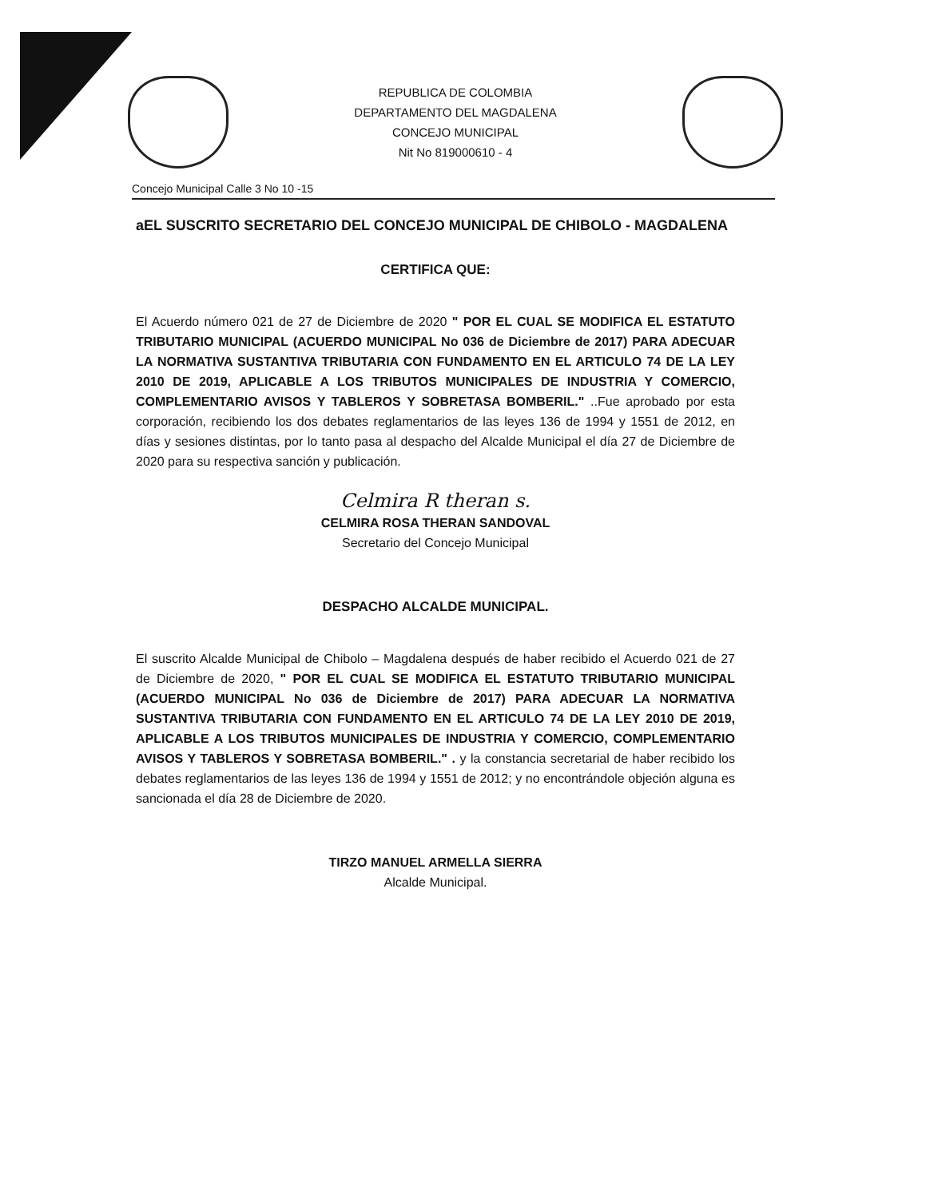REPUBLICA DE COLOMBIA
DEPARTAMENTO DEL MAGDALENA
CONCEJO MUNICIPAL
Nit No 819000610 - 4
Concejo Municipal Calle 3 No 10 -15
aEL SUSCRITO SECRETARIO DEL CONCEJO MUNICIPAL DE CHIBOLO - MAGDALENA
CERTIFICA QUE:
El Acuerdo número 021 de 27 de Diciembre de 2020 " POR EL CUAL SE MODIFICA EL ESTATUTO TRIBUTARIO MUNICIPAL (ACUERDO MUNICIPAL No 036 de Diciembre de 2017) PARA ADECUAR LA NORMATIVA SUSTANTIVA TRIBUTARIA CON FUNDAMENTO EN EL ARTICULO 74 DE LA LEY 2010 DE 2019, APLICABLE A LOS TRIBUTOS MUNICIPALES DE INDUSTRIA Y COMERCIO, COMPLEMENTARIO AVISOS Y TABLEROS Y SOBRETASA BOMBERIL." ..Fue aprobado por esta corporación, recibiendo los dos debates reglamentarios de las leyes 136 de 1994 y 1551 de 2012, en días y sesiones distintas, por lo tanto pasa al despacho del Alcalde Municipal el día 27 de Diciembre de 2020 para su respectiva sanción y publicación.
Celmira R theran s.
CELMIRA ROSA THERAN SANDOVAL
Secretario del Concejo Municipal
DESPACHO ALCALDE MUNICIPAL.
El suscrito Alcalde Municipal de Chibolo – Magdalena después de haber recibido el Acuerdo 021 de 27 de Diciembre de 2020, " POR EL CUAL SE MODIFICA EL ESTATUTO TRIBUTARIO MUNICIPAL (ACUERDO MUNICIPAL No 036 de Diciembre de 2017) PARA ADECUAR LA NORMATIVA SUSTANTIVA TRIBUTARIA CON FUNDAMENTO EN EL ARTICULO 74 DE LA LEY 2010 DE 2019, APLICABLE A LOS TRIBUTOS MUNICIPALES DE INDUSTRIA Y COMERCIO, COMPLEMENTARIO AVISOS Y TABLEROS Y SOBRETASA BOMBERIL." . y la constancia secretarial de haber recibido los debates reglamentarios de las leyes 136 de 1994 y 1551 de 2012; y no encontrándole objeción alguna es sancionada el día 28 de Diciembre de 2020.
TIRZO MANUEL ARMELLA SIERRA
Alcalde Municipal.